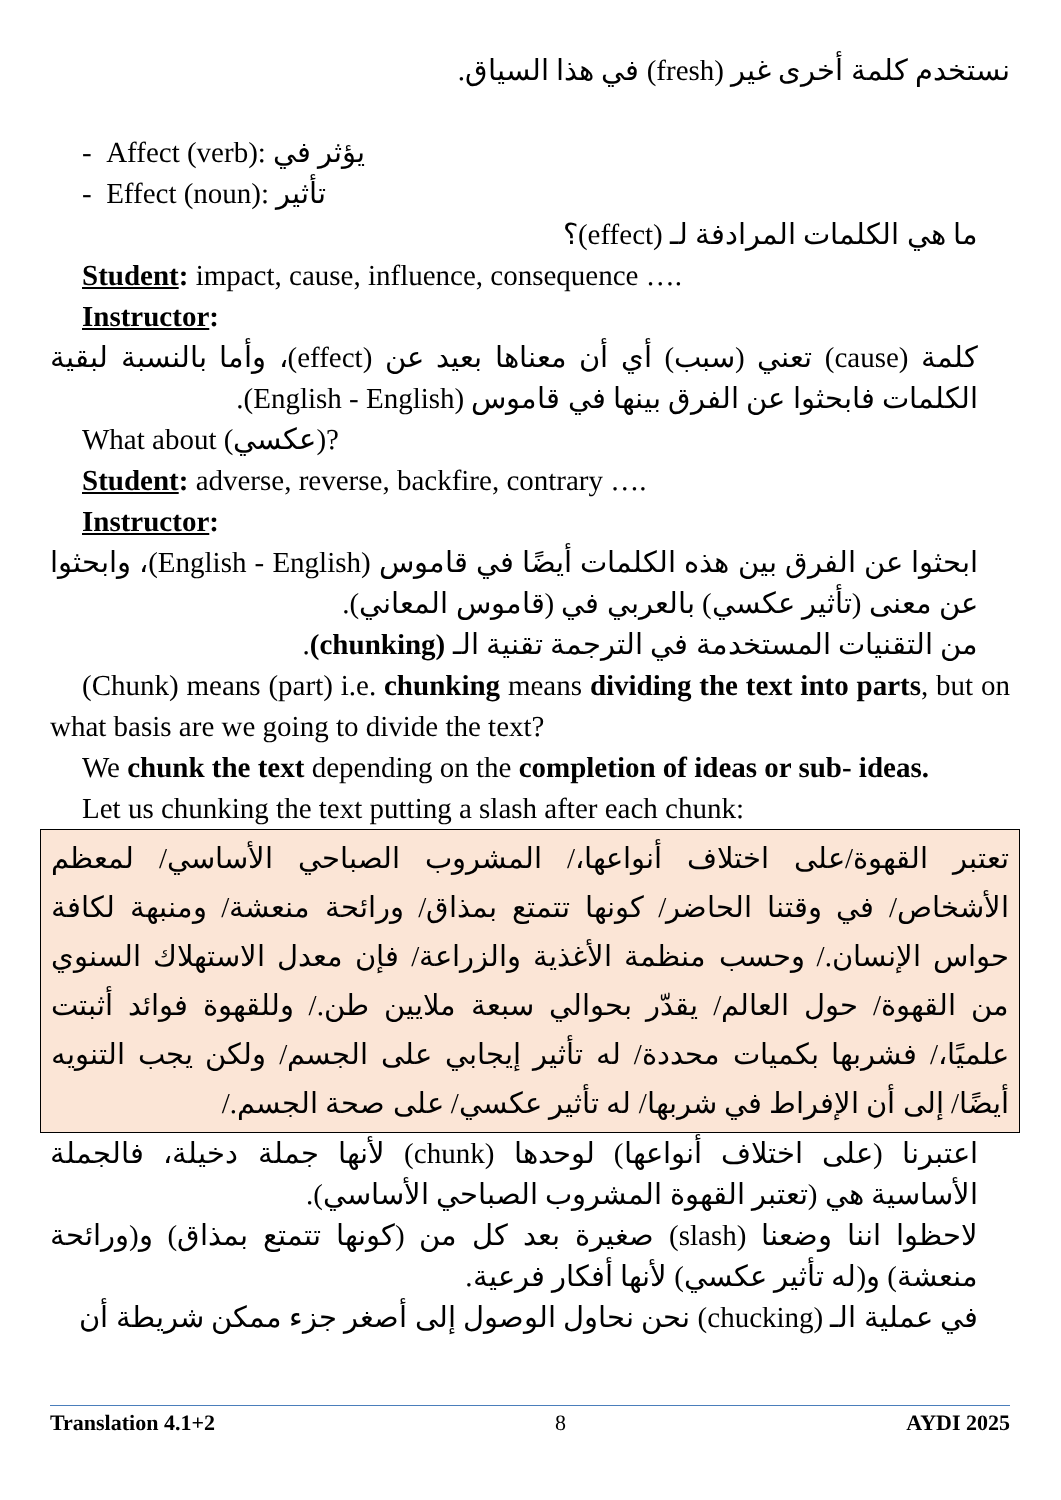نستخدم كلمة أخرى غير (fresh) في هذا السياق.
- Affect (verb): يؤثر في
- Effect (noun): تأثير
ما هي الكلمات المرادفة لـ (effect)؟
Student: impact, cause, influence, consequence ….
Instructor:
كلمة (cause) تعني (سبب) أي أن معناها بعيد عن (effect)، وأما بالنسبة لبقية الكلمات فابحثوا عن الفرق بينها في قاموس (English - English).
What about (عكسي)?
Student: adverse, reverse, backfire, contrary ….
Instructor:
ابحثوا عن الفرق بين هذه الكلمات أيضًا في قاموس (English - English)، وابحثوا عن معنى (تأثير عكسي) بالعربي في (قاموس المعاني).
من التقنيات المستخدمة في الترجمة تقنية الـ (chunking).
(Chunk) means (part) i.e. chunking means dividing the text into parts, but on what basis are we going to divide the text?
We chunk the text depending on the completion of ideas or sub- ideas.
Let us chunking the text putting a slash after each chunk:
تعتبر القهوة/على اختلاف أنواعها،/ المشروب الصباحي الأساسي/ لمعظم الأشخاص/ في وقتنا الحاضر/ كونها تتمتع بمذاق/ ورائحة منعشة/ ومنبهة لكافة حواس الإنسان./ وحسب منظمة الأغذية والزراعة/ فإن معدل الاستهلاك السنوي من القهوة/ حول العالم/ يقدّر بحوالي سبعة ملايين طن./ وللقهوة فوائد أثبتت علميًا،/ فشربها بكميات محددة/ له تأثير إيجابي على الجسم/ ولكن يجب التنويه أيضًا/ إلى أن الإفراط في شربها/ له تأثير عكسي/ على صحة الجسم./
اعتبرنا (على اختلاف أنواعها) لوحدها (chunk) لأنها جملة دخيلة، فالجملة الأساسية هي (تعتبر القهوة المشروب الصباحي الأساسي).
لاحظوا اننا وضعنا (slash) صغيرة بعد كل من (كونها تتمتع بمذاق) و(ورائحة منعشة) و(له تأثير عكسي) لأنها أفكار فرعية.
في عملية الـ (chucking) نحن نحاول الوصول إلى أصغر جزء ممكن شريطة أن
Translation 4.1+2 8 AYDI 2025